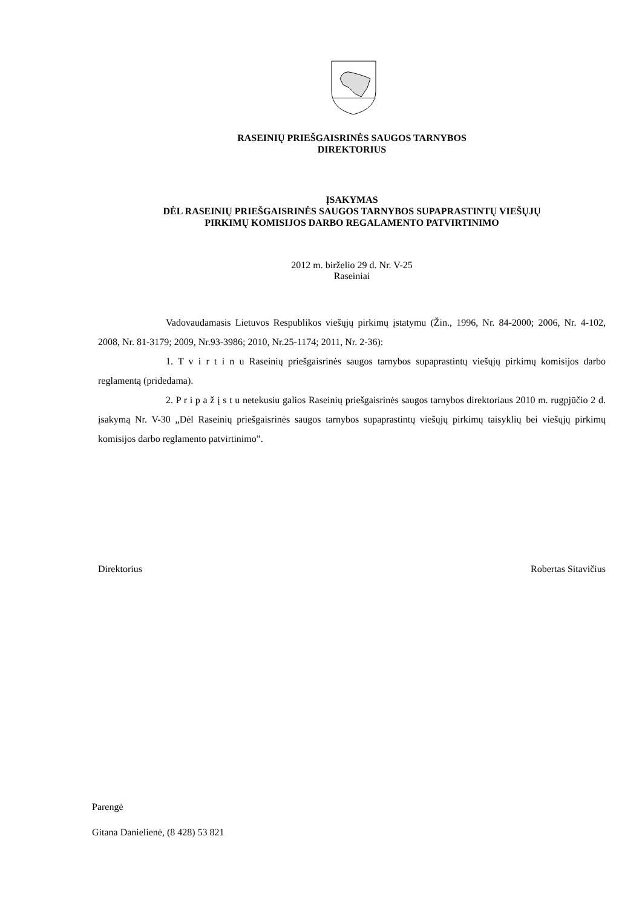RASEINIŲ PRIEŠGAISRINĖS SAUGOS TARNYBOS
DIREKTORIUS
ĮSAKYMAS
DĖL RASEINIŲ PRIEŠGAISRINĖS SAUGOS TARNYBOS SUPAPRASTINTŲ VIEŠŲJŲ
PIRKIMŲ KOMISIJOS DARBO REGALAMENTO PATVIRTINIMO
2012 m. birželio 29 d. Nr. V-25
Raseiniai
Vadovaudamasis Lietuvos Respublikos viešųjų pirkimų įstatymu (Žin., 1996, Nr. 84-2000; 2006, Nr. 4-102, 2008, Nr. 81-3179; 2009, Nr.93-3986; 2010, Nr.25-1174; 2011, Nr. 2-36):
1. T v i r t i n u Raseinių priešgaisrinės saugos tarnybos supaprastintų viešųjų pirkimų komisijos darbo reglamentą (pridedama).
2. P r i p a ž į s t u netekusiu galios Raseinių priešgaisrinės saugos tarnybos direktoriaus 2010 m. rugpjūčio 2 d. įsakymą Nr. V-30 „Dėl Raseinių priešgaisrinės saugos tarnybos supaprastintų viešųjų pirkimų taisyklių bei viešųjų pirkimų komisijos darbo reglamento patvirtinimo”.
Direktorius Robertas Sitavičius
Parengė
Gitana Danielienė, (8 428) 53 821